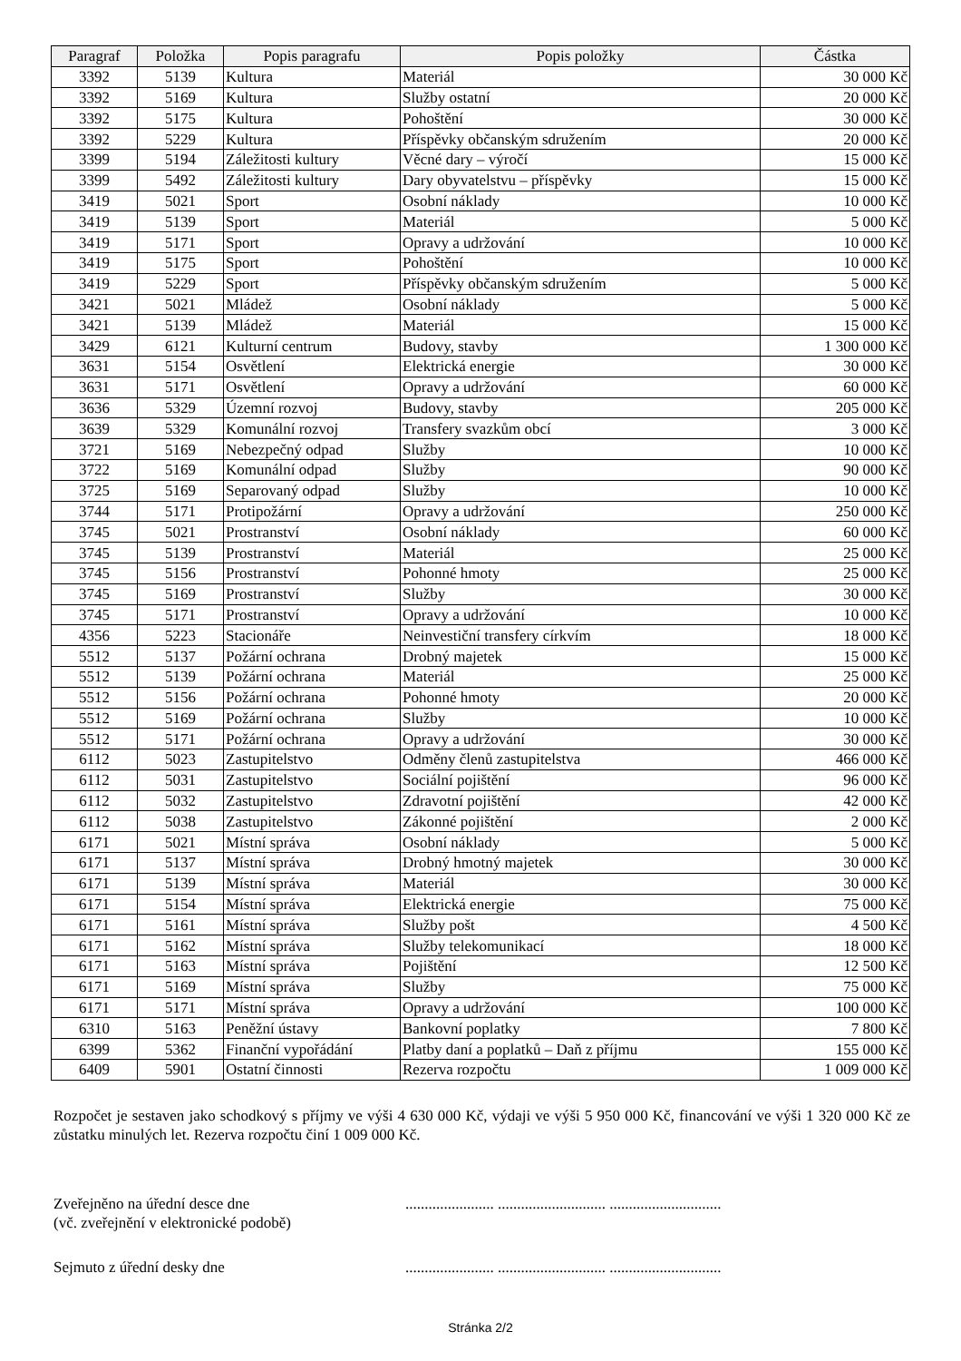| Paragraf | Položka | Popis paragrafu | Popis položky | Částka |
| --- | --- | --- | --- | --- |
| 3392 | 5139 | Kultura | Materiál | 30 000 Kč |
| 3392 | 5169 | Kultura | Služby ostatní | 20 000 Kč |
| 3392 | 5175 | Kultura | Pohoštění | 30 000 Kč |
| 3392 | 5229 | Kultura | Příspěvky občanským sdružením | 20 000 Kč |
| 3399 | 5194 | Záležitosti kultury | Věcné dary – výročí | 15 000 Kč |
| 3399 | 5492 | Záležitosti kultury | Dary obyvatelstvu – příspěvky | 15 000 Kč |
| 3419 | 5021 | Sport | Osobní náklady | 10 000 Kč |
| 3419 | 5139 | Sport | Materiál | 5 000 Kč |
| 3419 | 5171 | Sport | Opravy a udržování | 10 000 Kč |
| 3419 | 5175 | Sport | Pohoštění | 10 000 Kč |
| 3419 | 5229 | Sport | Příspěvky občanským sdružením | 5 000 Kč |
| 3421 | 5021 | Mládež | Osobní náklady | 5 000 Kč |
| 3421 | 5139 | Mládež | Materiál | 15 000 Kč |
| 3429 | 6121 | Kulturní centrum | Budovy, stavby | 1 300 000 Kč |
| 3631 | 5154 | Osvětlení | Elektrická energie | 30 000 Kč |
| 3631 | 5171 | Osvětlení | Opravy a udržování | 60 000 Kč |
| 3636 | 5329 | Územní rozvoj | Budovy, stavby | 205 000 Kč |
| 3639 | 5329 | Komunální rozvoj | Transfery svazkům obcí | 3 000 Kč |
| 3721 | 5169 | Nebezpečný odpad | Služby | 10 000 Kč |
| 3722 | 5169 | Komunální odpad | Služby | 90 000 Kč |
| 3725 | 5169 | Separovaný odpad | Služby | 10 000 Kč |
| 3744 | 5171 | Protipožární | Opravy a udržování | 250 000 Kč |
| 3745 | 5021 | Prostranství | Osobní náklady | 60 000 Kč |
| 3745 | 5139 | Prostranství | Materiál | 25 000 Kč |
| 3745 | 5156 | Prostranství | Pohonné hmoty | 25 000 Kč |
| 3745 | 5169 | Prostranství | Služby | 30 000 Kč |
| 3745 | 5171 | Prostranství | Opravy a udržování | 10 000 Kč |
| 4356 | 5223 | Stacionáře | Neinvestiční transfery církvím | 18 000 Kč |
| 5512 | 5137 | Požární ochrana | Drobný majetek | 15 000 Kč |
| 5512 | 5139 | Požární ochrana | Materiál | 25 000 Kč |
| 5512 | 5156 | Požární ochrana | Pohonné hmoty | 20 000 Kč |
| 5512 | 5169 | Požární ochrana | Služby | 10 000 Kč |
| 5512 | 5171 | Požární ochrana | Opravy a udržování | 30 000 Kč |
| 6112 | 5023 | Zastupitelstvo | Odměny členů zastupitelstva | 466 000 Kč |
| 6112 | 5031 | Zastupitelstvo | Sociální pojištění | 96 000 Kč |
| 6112 | 5032 | Zastupitelstvo | Zdravotní pojištění | 42 000 Kč |
| 6112 | 5038 | Zastupitelstvo | Zákonné pojištění | 2 000 Kč |
| 6171 | 5021 | Místní správa | Osobní náklady | 5 000 Kč |
| 6171 | 5137 | Místní správa | Drobný hmotný majetek | 30 000 Kč |
| 6171 | 5139 | Místní správa | Materiál | 30 000 Kč |
| 6171 | 5154 | Místní správa | Elektrická energie | 75 000 Kč |
| 6171 | 5161 | Místní správa | Služby pošt | 4 500 Kč |
| 6171 | 5162 | Místní správa | Služby telekomunikací | 18 000 Kč |
| 6171 | 5163 | Místní správa | Pojištění | 12 500 Kč |
| 6171 | 5169 | Místní správa | Služby | 75 000 Kč |
| 6171 | 5171 | Místní správa | Opravy a udržování | 100 000 Kč |
| 6310 | 5163 | Peněžní ústavy | Bankovní poplatky | 7 800 Kč |
| 6399 | 5362 | Finanční vypořádání | Platby daní a poplatků – Daň z příjmu | 155 000 Kč |
| 6409 | 5901 | Ostatní činnosti | Rezerva rozpočtu | 1 009 000 Kč |
Rozpočet je sestaven jako schodkový s příjmy ve výši 4 630 000 Kč, výdaji ve výši 5 950 000 Kč, financování ve výši 1 320 000 Kč ze zůstatku minulých let. Rezerva rozpočtu činí 1 009 000 Kč.
Zveřejněno na úřední desce dne
(vč. zveřejnění v elektronické podobě)
....................... ............................ .............................
Sejmuto z úřední desky dne ....................... ............................ .............................
Stránka 2/2